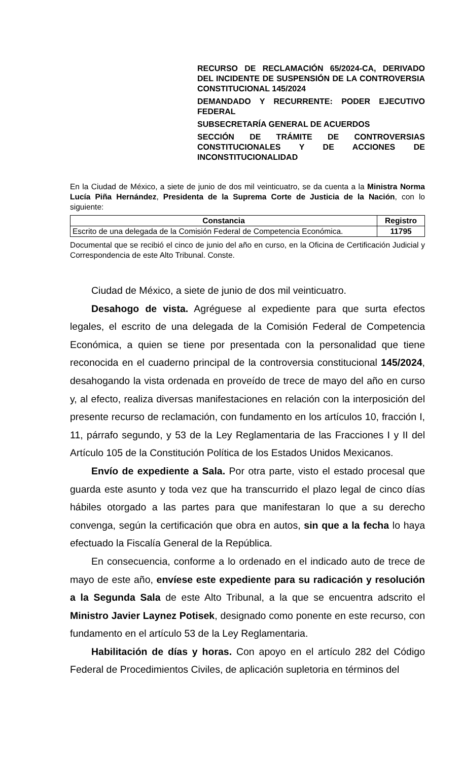RECURSO DE RECLAMACIÓN 65/2024-CA, DERIVADO DEL INCIDENTE DE SUSPENSIÓN DE LA CONTROVERSIA CONSTITUCIONAL 145/2024
DEMANDADO Y RECURRENTE: PODER EJECUTIVO FEDERAL
SUBSECRETARÍA GENERAL DE ACUERDOS
SECCIÓN DE TRÁMITE DE CONTROVERSIAS CONSTITUCIONALES Y DE ACCIONES DE INCONSTITUCIONALIDAD
En la Ciudad de México, a siete de junio de dos mil veinticuatro, se da cuenta a la Ministra Norma Lucía Piña Hernández, Presidenta de la Suprema Corte de Justicia de la Nación, con lo siguiente:
| Constancia | Registro |
| --- | --- |
| Escrito de una delegada de la Comisión Federal de Competencia Económica. | 11795 |
Documental que se recibió el cinco de junio del año en curso, en la Oficina de Certificación Judicial y Correspondencia de este Alto Tribunal. Conste.
Ciudad de México, a siete de junio de dos mil veinticuatro.
Desahogo de vista. Agréguese al expediente para que surta efectos legales, el escrito de una delegada de la Comisión Federal de Competencia Económica, a quien se tiene por presentada con la personalidad que tiene reconocida en el cuaderno principal de la controversia constitucional 145/2024, desahogando la vista ordenada en proveído de trece de mayo del año en curso y, al efecto, realiza diversas manifestaciones en relación con la interposición del presente recurso de reclamación, con fundamento en los artículos 10, fracción I, 11, párrafo segundo, y 53 de la Ley Reglamentaria de las Fracciones I y II del Artículo 105 de la Constitución Política de los Estados Unidos Mexicanos.
Envío de expediente a Sala. Por otra parte, visto el estado procesal que guarda este asunto y toda vez que ha transcurrido el plazo legal de cinco días hábiles otorgado a las partes para que manifestaran lo que a su derecho convenga, según la certificación que obra en autos, sin que a la fecha lo haya efectuado la Fiscalía General de la República.
En consecuencia, conforme a lo ordenado en el indicado auto de trece de mayo de este año, envíese este expediente para su radicación y resolución a la Segunda Sala de este Alto Tribunal, a la que se encuentra adscrito el Ministro Javier Laynez Potisek, designado como ponente en este recurso, con fundamento en el artículo 53 de la Ley Reglamentaria.
Habilitación de días y horas. Con apoyo en el artículo 282 del Código Federal de Procedimientos Civiles, de aplicación supletoria en términos del